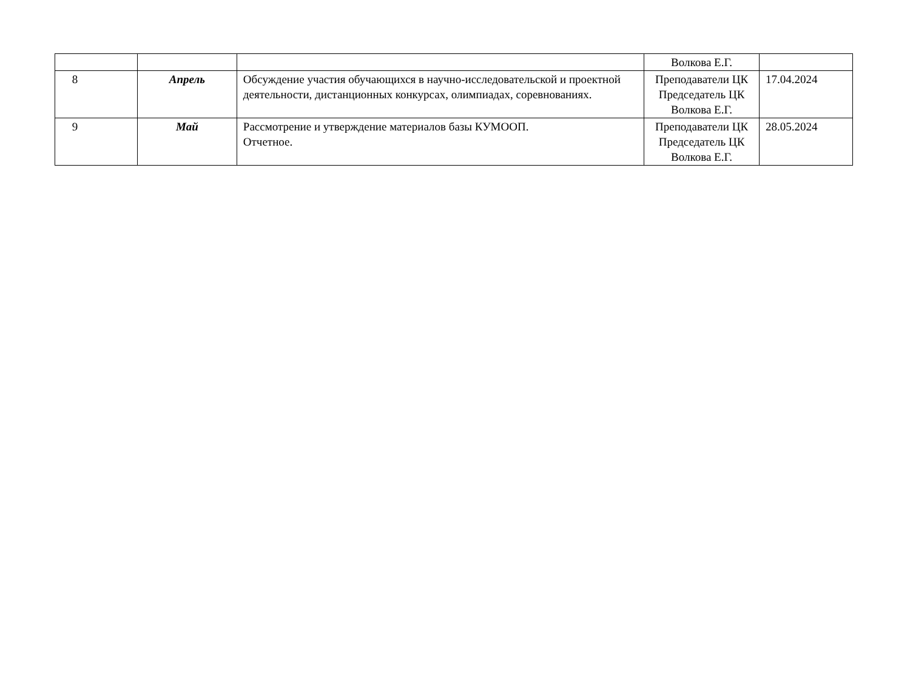| | | | Волкова Е.Г. | |
| 8 | Апрель | Обсуждение участия обучающихся в научно-исследовательской и проектной деятельности, дистанционных конкурсах, олимпиадах, соревнованиях. | Преподаватели ЦК Председатель ЦК Волкова Е.Г. | 17.04.2024 |
| 9 | Май | Рассмотрение и утверждение материалов базы КУМООП. Отчетное. | Преподаватели ЦК Председатель ЦК Волкова Е.Г. | 28.05.2024 |